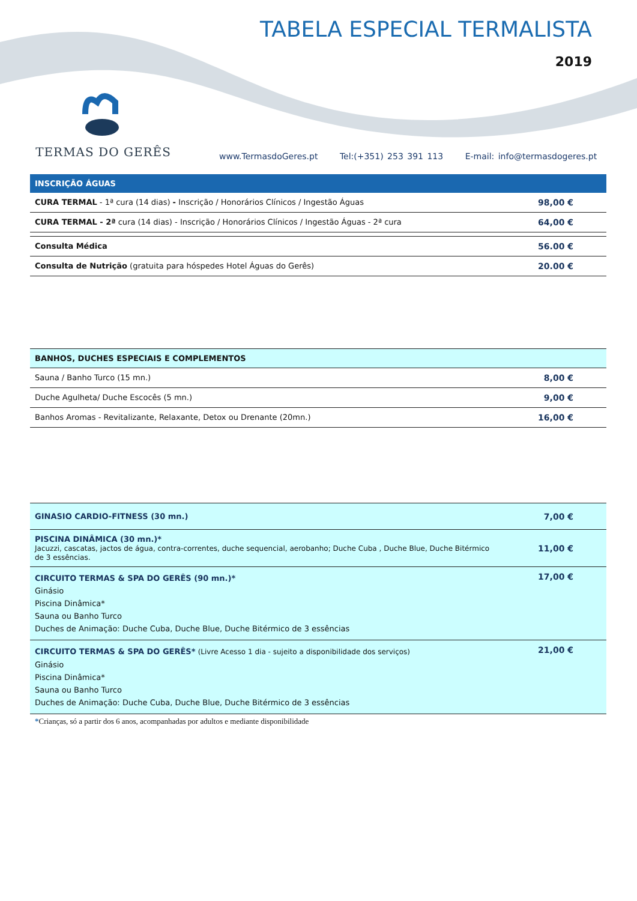TABELA ESPECIAL TERMALISTA
2019
TERMAS DO GERÊS
www.TermasdoGeres.pt Tel:(+351) 253 391 113 E-mail: info@termasdogeres.pt
| INSCRIÇÃO ÁGUAS | |
| --- | --- |
| CURA TERMAL - 1ª cura (14 dias) - Inscrição / Honorários Clínicos / Ingestão Águas | 98,00 € |
| CURA TERMAL - 2ª cura (14 dias) - Inscrição / Honorários Clínicos / Ingestão Águas - 2ª cura | 64,00 € |
| Consulta Médica | 56.00 € |
| Consulta de Nutrição (gratuita para hóspedes Hotel Águas do Gerês) | 20.00 € |
| BANHOS, DUCHES ESPECIAIS E COMPLEMENTOS | |
| Sauna / Banho Turco (15 mn.) | 8,00 € |
| Duche Agulheta/ Duche Escocês (5 mn.) | 9,00 € |
| Banhos Aromas - Revitalizante, Relaxante, Detox ou Drenante (20mn.) | 16,00 € |
| GINASIO CARDIO-FITNESS (30 mn.) | 7,00 € |
| PISCINA DINÂMICA (30 mn.)* Jacuzzi, cascatas, jactos de água, contra-correntes, duche sequencial, aerobanho; Duche Cuba , Duche Blue, Duche Bitérmico de 3 essências. | 11,00 € |
| CIRCUITO TERMAS & SPA DO GERÊS (90 mn.)* Ginásio Piscina Dinâmica* Sauna ou Banho Turco Duches de Animação: Duche Cuba, Duche Blue, Duche Bitérmico de 3 essências | 17,00 € |
| CIRCUITO TERMAS & SPA DO GERÊS* (Livre Acesso 1 dia - sujeito a disponibilidade dos serviços) Ginásio Piscina Dinâmica* Sauna ou Banho Turco Duches de Animação: Duche Cuba, Duche Blue, Duche Bitérmico de 3 essências | 21,00 € |
*Crianças, só a partir dos 6 anos, acompanhadas por adultos e mediante disponibilidade